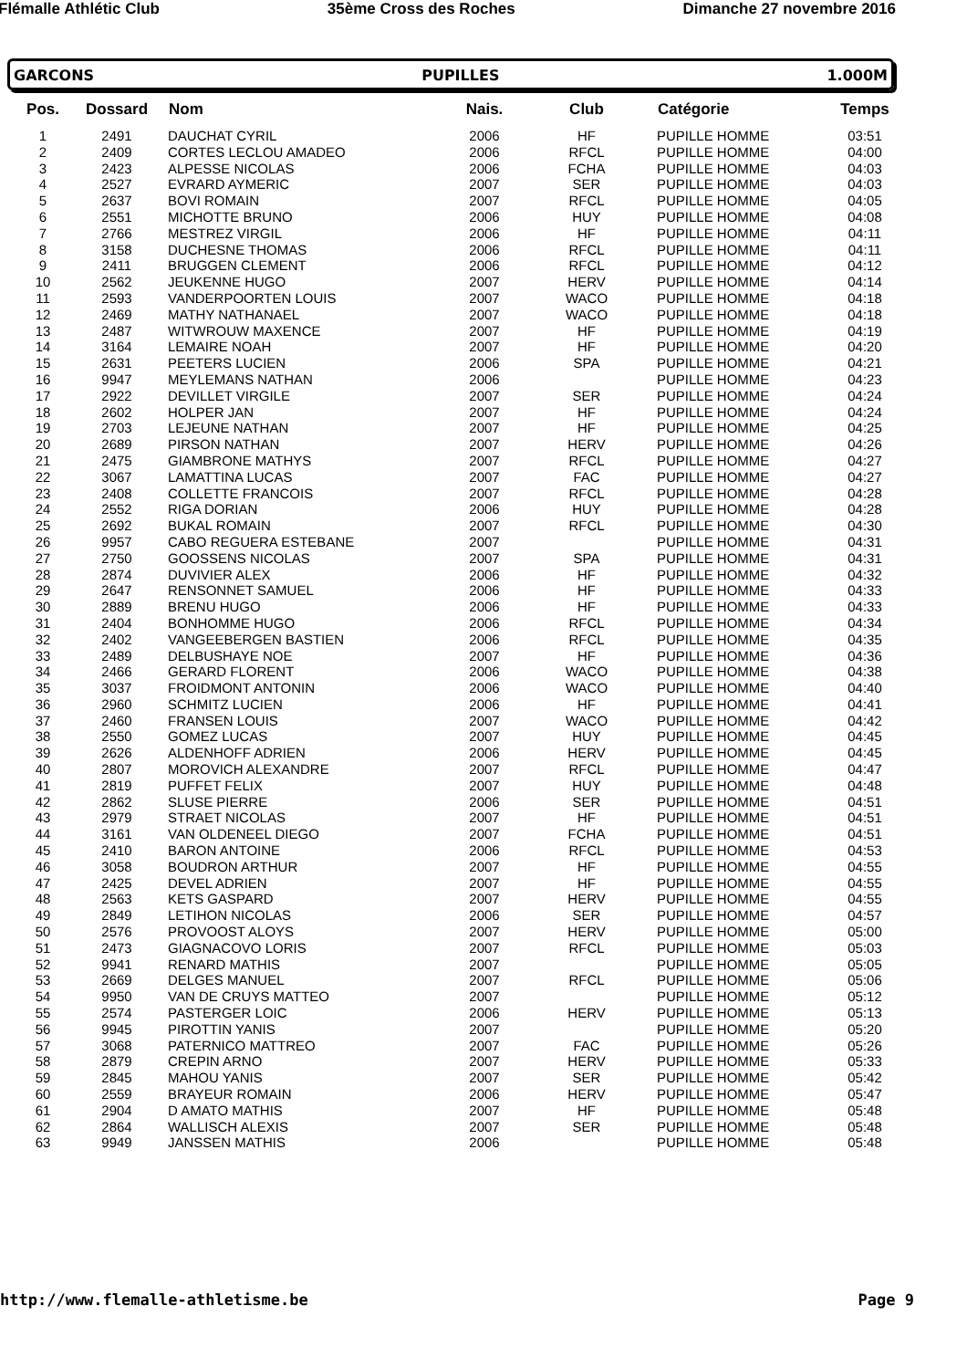Flémalle Athlétic Club 35ème Cross des Roches Dimanche 27 novembre 2016
GARCONS PUPILLES 1.000M
| Pos. | Dossard | Nom | Nais. | Club | Catégorie | Temps |
| --- | --- | --- | --- | --- | --- | --- |
| 1 | 2491 | DAUCHAT CYRIL | 2006 | HF | PUPILLE HOMME | 03:51 |
| 2 | 2409 | CORTES LECLOU AMADEO | 2006 | RFCL | PUPILLE HOMME | 04:00 |
| 3 | 2423 | ALPESSE NICOLAS | 2006 | FCHA | PUPILLE HOMME | 04:03 |
| 4 | 2527 | EVRARD AYMERIC | 2007 | SER | PUPILLE HOMME | 04:03 |
| 5 | 2637 | BOVI ROMAIN | 2007 | RFCL | PUPILLE HOMME | 04:05 |
| 6 | 2551 | MICHOTTE BRUNO | 2006 | HUY | PUPILLE HOMME | 04:08 |
| 7 | 2766 | MESTREZ VIRGIL | 2006 | HF | PUPILLE HOMME | 04:11 |
| 8 | 3158 | DUCHESNE THOMAS | 2006 | RFCL | PUPILLE HOMME | 04:11 |
| 9 | 2411 | BRUGGEN CLEMENT | 2006 | RFCL | PUPILLE HOMME | 04:12 |
| 10 | 2562 | JEUKENNE HUGO | 2007 | HERV | PUPILLE HOMME | 04:14 |
| 11 | 2593 | VANDERPOORTEN LOUIS | 2007 | WACO | PUPILLE HOMME | 04:18 |
| 12 | 2469 | MATHY NATHANAEL | 2007 | WACO | PUPILLE HOMME | 04:18 |
| 13 | 2487 | WITWROUW MAXENCE | 2007 | HF | PUPILLE HOMME | 04:19 |
| 14 | 3164 | LEMAIRE NOAH | 2007 | HF | PUPILLE HOMME | 04:20 |
| 15 | 2631 | PEETERS LUCIEN | 2006 | SPA | PUPILLE HOMME | 04:21 |
| 16 | 9947 | MEYLEMANS NATHAN | 2006 | | PUPILLE HOMME | 04:23 |
| 17 | 2922 | DEVILLET VIRGILE | 2007 | SER | PUPILLE HOMME | 04:24 |
| 18 | 2602 | HOLPER JAN | 2007 | HF | PUPILLE HOMME | 04:24 |
| 19 | 2703 | LEJEUNE NATHAN | 2007 | HF | PUPILLE HOMME | 04:25 |
| 20 | 2689 | PIRSON NATHAN | 2007 | HERV | PUPILLE HOMME | 04:26 |
| 21 | 2475 | GIAMBRONE MATHYS | 2007 | RFCL | PUPILLE HOMME | 04:27 |
| 22 | 3067 | LAMATTINA LUCAS | 2007 | FAC | PUPILLE HOMME | 04:27 |
| 23 | 2408 | COLLETTE FRANCOIS | 2007 | RFCL | PUPILLE HOMME | 04:28 |
| 24 | 2552 | RIGA DORIAN | 2006 | HUY | PUPILLE HOMME | 04:28 |
| 25 | 2692 | BUKAL ROMAIN | 2007 | RFCL | PUPILLE HOMME | 04:30 |
| 26 | 9957 | CABO REGUERA ESTEBANE | 2007 | | PUPILLE HOMME | 04:31 |
| 27 | 2750 | GOOSSENS NICOLAS | 2007 | SPA | PUPILLE HOMME | 04:31 |
| 28 | 2874 | DUVIVIER ALEX | 2006 | HF | PUPILLE HOMME | 04:32 |
| 29 | 2647 | RENSONNET SAMUEL | 2006 | HF | PUPILLE HOMME | 04:33 |
| 30 | 2889 | BRENU HUGO | 2006 | HF | PUPILLE HOMME | 04:33 |
| 31 | 2404 | BONHOMME HUGO | 2006 | RFCL | PUPILLE HOMME | 04:34 |
| 32 | 2402 | VANGEEBERGEN BASTIEN | 2006 | RFCL | PUPILLE HOMME | 04:35 |
| 33 | 2489 | DELBUSHAYE NOE | 2007 | HF | PUPILLE HOMME | 04:36 |
| 34 | 2466 | GERARD FLORENT | 2006 | WACO | PUPILLE HOMME | 04:38 |
| 35 | 3037 | FROIDMONT ANTONIN | 2006 | WACO | PUPILLE HOMME | 04:40 |
| 36 | 2960 | SCHMITZ LUCIEN | 2006 | HF | PUPILLE HOMME | 04:41 |
| 37 | 2460 | FRANSEN LOUIS | 2007 | WACO | PUPILLE HOMME | 04:42 |
| 38 | 2550 | GOMEZ LUCAS | 2007 | HUY | PUPILLE HOMME | 04:45 |
| 39 | 2626 | ALDENHOFF ADRIEN | 2006 | HERV | PUPILLE HOMME | 04:45 |
| 40 | 2807 | MOROVICH ALEXANDRE | 2007 | RFCL | PUPILLE HOMME | 04:47 |
| 41 | 2819 | PUFFET FELIX | 2007 | HUY | PUPILLE HOMME | 04:48 |
| 42 | 2862 | SLUSE PIERRE | 2006 | SER | PUPILLE HOMME | 04:51 |
| 43 | 2979 | STRAET NICOLAS | 2007 | HF | PUPILLE HOMME | 04:51 |
| 44 | 3161 | VAN OLDENEEL DIEGO | 2007 | FCHA | PUPILLE HOMME | 04:51 |
| 45 | 2410 | BARON ANTOINE | 2006 | RFCL | PUPILLE HOMME | 04:53 |
| 46 | 3058 | BOUDRON ARTHUR | 2007 | HF | PUPILLE HOMME | 04:55 |
| 47 | 2425 | DEVEL ADRIEN | 2007 | HF | PUPILLE HOMME | 04:55 |
| 48 | 2563 | KETS GASPARD | 2007 | HERV | PUPILLE HOMME | 04:55 |
| 49 | 2849 | LETIHON NICOLAS | 2006 | SER | PUPILLE HOMME | 04:57 |
| 50 | 2576 | PROVOOST ALOYS | 2007 | HERV | PUPILLE HOMME | 05:00 |
| 51 | 2473 | GIAGNACOVO LORIS | 2007 | RFCL | PUPILLE HOMME | 05:03 |
| 52 | 9941 | RENARD MATHIS | 2007 | | PUPILLE HOMME | 05:05 |
| 53 | 2669 | DELGES MANUEL | 2007 | RFCL | PUPILLE HOMME | 05:06 |
| 54 | 9950 | VAN DE CRUYS MATTEO | 2007 | | PUPILLE HOMME | 05:12 |
| 55 | 2574 | PASTERGER LOIC | 2006 | HERV | PUPILLE HOMME | 05:13 |
| 56 | 9945 | PIROTTIN YANIS | 2007 | | PUPILLE HOMME | 05:20 |
| 57 | 3068 | PATERNICO MATTREO | 2007 | FAC | PUPILLE HOMME | 05:26 |
| 58 | 2879 | CREPIN ARNO | 2007 | HERV | PUPILLE HOMME | 05:33 |
| 59 | 2845 | MAHOU YANIS | 2007 | SER | PUPILLE HOMME | 05:42 |
| 60 | 2559 | BRAYEUR ROMAIN | 2006 | HERV | PUPILLE HOMME | 05:47 |
| 61 | 2904 | D AMATO MATHIS | 2007 | HF | PUPILLE HOMME | 05:48 |
| 62 | 2864 | WALLISCH ALEXIS | 2007 | SER | PUPILLE HOMME | 05:48 |
| 63 | 9949 | JANSSEN MATHIS | 2006 | | PUPILLE HOMME | 05:48 |
http://www.flemalle-athletisme.be Page 9